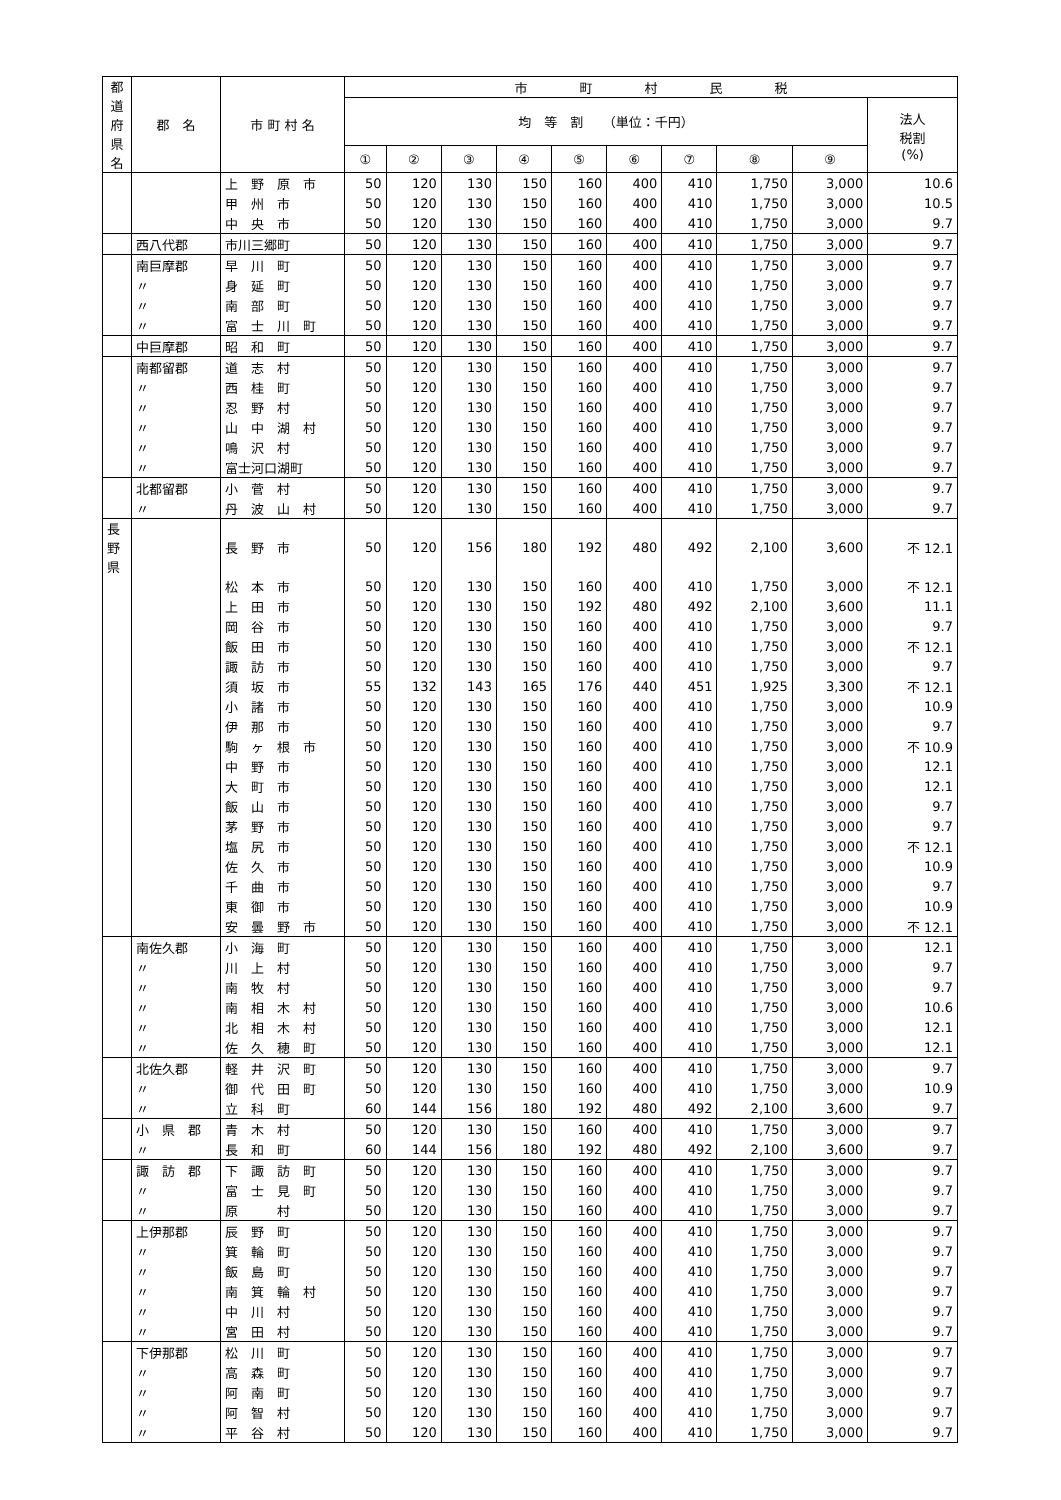| 都道府県名 | 郡 名 | 市 町 村 名 | 市 町 村 民 税 | | | | | | | | | |
| --- | --- | --- | --- | --- | --- | --- | --- | --- | --- | --- | --- | --- |
| | | | 均 等 割 （単位：千円） | | | | | | | | | 法人 税割 (%) |
| | | | ① | ② | ③ | ④ | ⑤ | ⑥ | ⑦ | ⑧ | ⑨ | |
| | | 上 野 原 市 | 50 | 120 | 130 | 150 | 160 | 400 | 410 | 1,750 | 3,000 | 10.6 |
| | | 甲 州 市 | 50 | 120 | 130 | 150 | 160 | 400 | 410 | 1,750 | 3,000 | 10.5 |
| | | 中 央 市 | 50 | 120 | 130 | 150 | 160 | 400 | 410 | 1,750 | 3,000 | 9.7 |
| | 西八代郡 | 市川三郷町 | 50 | 120 | 130 | 150 | 160 | 400 | 410 | 1,750 | 3,000 | 9.7 |
| | 南巨摩郡 | 早 川 町 | 50 | 120 | 130 | 150 | 160 | 400 | 410 | 1,750 | 3,000 | 9.7 |
| | 〃 | 身 延 町 | 50 | 120 | 130 | 150 | 160 | 400 | 410 | 1,750 | 3,000 | 9.7 |
| | 〃 | 南 部 町 | 50 | 120 | 130 | 150 | 160 | 400 | 410 | 1,750 | 3,000 | 9.7 |
| | 〃 | 富 士 川 町 | 50 | 120 | 130 | 150 | 160 | 400 | 410 | 1,750 | 3,000 | 9.7 |
| | 中巨摩郡 | 昭 和 町 | 50 | 120 | 130 | 150 | 160 | 400 | 410 | 1,750 | 3,000 | 9.7 |
| | 南都留郡 | 道 志 村 | 50 | 120 | 130 | 150 | 160 | 400 | 410 | 1,750 | 3,000 | 9.7 |
| | 〃 | 西 桂 町 | 50 | 120 | 130 | 150 | 160 | 400 | 410 | 1,750 | 3,000 | 9.7 |
| | 〃 | 忍 野 村 | 50 | 120 | 130 | 150 | 160 | 400 | 410 | 1,750 | 3,000 | 9.7 |
| | 〃 | 山 中 湖 村 | 50 | 120 | 130 | 150 | 160 | 400 | 410 | 1,750 | 3,000 | 9.7 |
| | 〃 | 鳴 沢 村 | 50 | 120 | 130 | 150 | 160 | 400 | 410 | 1,750 | 3,000 | 9.7 |
| | 〃 | 富士河口湖町 | 50 | 120 | 130 | 150 | 160 | 400 | 410 | 1,750 | 3,000 | 9.7 |
| | 北都留郡 | 小 菅 村 | 50 | 120 | 130 | 150 | 160 | 400 | 410 | 1,750 | 3,000 | 9.7 |
| | 〃 | 丹 波 山 村 | 50 | 120 | 130 | 150 | 160 | 400 | 410 | 1,750 | 3,000 | 9.7 |
| 長野県 | | 長 野 市 | 50 | 120 | 156 | 180 | 192 | 480 | 492 | 2,100 | 3,600 | 不 12.1 |
| | | 松 本 市 | 50 | 120 | 130 | 150 | 160 | 400 | 410 | 1,750 | 3,000 | 不 12.1 |
| | | 上 田 市 | 50 | 120 | 130 | 150 | 192 | 480 | 492 | 2,100 | 3,600 | 11.1 |
| | | 岡 谷 市 | 50 | 120 | 130 | 150 | 160 | 400 | 410 | 1,750 | 3,000 | 9.7 |
| | | 飯 田 市 | 50 | 120 | 130 | 150 | 160 | 400 | 410 | 1,750 | 3,000 | 不 12.1 |
| | | 諏 訪 市 | 50 | 120 | 130 | 150 | 160 | 400 | 410 | 1,750 | 3,000 | 9.7 |
| | | 須 坂 市 | 55 | 132 | 143 | 165 | 176 | 440 | 451 | 1,925 | 3,300 | 不 12.1 |
| | | 小 諸 市 | 50 | 120 | 130 | 150 | 160 | 400 | 410 | 1,750 | 3,000 | 10.9 |
| | | 伊 那 市 | 50 | 120 | 130 | 150 | 160 | 400 | 410 | 1,750 | 3,000 | 9.7 |
| | | 駒 ヶ 根 市 | 50 | 120 | 130 | 150 | 160 | 400 | 410 | 1,750 | 3,000 | 不 10.9 |
| | | 中 野 市 | 50 | 120 | 130 | 150 | 160 | 400 | 410 | 1,750 | 3,000 | 12.1 |
| | | 大 町 市 | 50 | 120 | 130 | 150 | 160 | 400 | 410 | 1,750 | 3,000 | 12.1 |
| | | 飯 山 市 | 50 | 120 | 130 | 150 | 160 | 400 | 410 | 1,750 | 3,000 | 9.7 |
| | | 茅 野 市 | 50 | 120 | 130 | 150 | 160 | 400 | 410 | 1,750 | 3,000 | 9.7 |
| | | 塩 尻 市 | 50 | 120 | 130 | 150 | 160 | 400 | 410 | 1,750 | 3,000 | 不 12.1 |
| | | 佐 久 市 | 50 | 120 | 130 | 150 | 160 | 400 | 410 | 1,750 | 3,000 | 10.9 |
| | | 千 曲 市 | 50 | 120 | 130 | 150 | 160 | 400 | 410 | 1,750 | 3,000 | 9.7 |
| | | 東 御 市 | 50 | 120 | 130 | 150 | 160 | 400 | 410 | 1,750 | 3,000 | 10.9 |
| | | 安 曇 野 市 | 50 | 120 | 130 | 150 | 160 | 400 | 410 | 1,750 | 3,000 | 不 12.1 |
| | 南佐久郡 | 小 海 町 | 50 | 120 | 130 | 150 | 160 | 400 | 410 | 1,750 | 3,000 | 12.1 |
| | 〃 | 川 上 村 | 50 | 120 | 130 | 150 | 160 | 400 | 410 | 1,750 | 3,000 | 9.7 |
| | 〃 | 南 牧 村 | 50 | 120 | 130 | 150 | 160 | 400 | 410 | 1,750 | 3,000 | 9.7 |
| | 〃 | 南 相 木 村 | 50 | 120 | 130 | 150 | 160 | 400 | 410 | 1,750 | 3,000 | 10.6 |
| | 〃 | 北 相 木 村 | 50 | 120 | 130 | 150 | 160 | 400 | 410 | 1,750 | 3,000 | 12.1 |
| | 〃 | 佐 久 穂 町 | 50 | 120 | 130 | 150 | 160 | 400 | 410 | 1,750 | 3,000 | 12.1 |
| | 北佐久郡 | 軽 井 沢 町 | 50 | 120 | 130 | 150 | 160 | 400 | 410 | 1,750 | 3,000 | 9.7 |
| | 〃 | 御 代 田 町 | 50 | 120 | 130 | 150 | 160 | 400 | 410 | 1,750 | 3,000 | 10.9 |
| | 〃 | 立 科 町 | 60 | 144 | 156 | 180 | 192 | 480 | 492 | 2,100 | 3,600 | 9.7 |
| | 小 県 郡 | 青 木 村 | 50 | 120 | 130 | 150 | 160 | 400 | 410 | 1,750 | 3,000 | 9.7 |
| | 〃 | 長 和 町 | 60 | 144 | 156 | 180 | 192 | 480 | 492 | 2,100 | 3,600 | 9.7 |
| | 諏 訪 郡 | 下 諏 訪 町 | 50 | 120 | 130 | 150 | 160 | 400 | 410 | 1,750 | 3,000 | 9.7 |
| | 〃 | 富 士 見 町 | 50 | 120 | 130 | 150 | 160 | 400 | 410 | 1,750 | 3,000 | 9.7 |
| | 〃 | 原 村 | 50 | 120 | 130 | 150 | 160 | 400 | 410 | 1,750 | 3,000 | 9.7 |
| | 上伊那郡 | 辰 野 町 | 50 | 120 | 130 | 150 | 160 | 400 | 410 | 1,750 | 3,000 | 9.7 |
| | 〃 | 箕 輪 町 | 50 | 120 | 130 | 150 | 160 | 400 | 410 | 1,750 | 3,000 | 9.7 |
| | 〃 | 飯 島 町 | 50 | 120 | 130 | 150 | 160 | 400 | 410 | 1,750 | 3,000 | 9.7 |
| | 〃 | 南 箕 輪 村 | 50 | 120 | 130 | 150 | 160 | 400 | 410 | 1,750 | 3,000 | 9.7 |
| | 〃 | 中 川 村 | 50 | 120 | 130 | 150 | 160 | 400 | 410 | 1,750 | 3,000 | 9.7 |
| | 〃 | 宮 田 村 | 50 | 120 | 130 | 150 | 160 | 400 | 410 | 1,750 | 3,000 | 9.7 |
| | 下伊那郡 | 松 川 町 | 50 | 120 | 130 | 150 | 160 | 400 | 410 | 1,750 | 3,000 | 9.7 |
| | 〃 | 高 森 町 | 50 | 120 | 130 | 150 | 160 | 400 | 410 | 1,750 | 3,000 | 9.7 |
| | 〃 | 阿 南 町 | 50 | 120 | 130 | 150 | 160 | 400 | 410 | 1,750 | 3,000 | 9.7 |
| | 〃 | 阿 智 村 | 50 | 120 | 130 | 150 | 160 | 400 | 410 | 1,750 | 3,000 | 9.7 |
| | 〃 | 平 谷 村 | 50 | 120 | 130 | 150 | 160 | 400 | 410 | 1,750 | 3,000 | 9.7 |